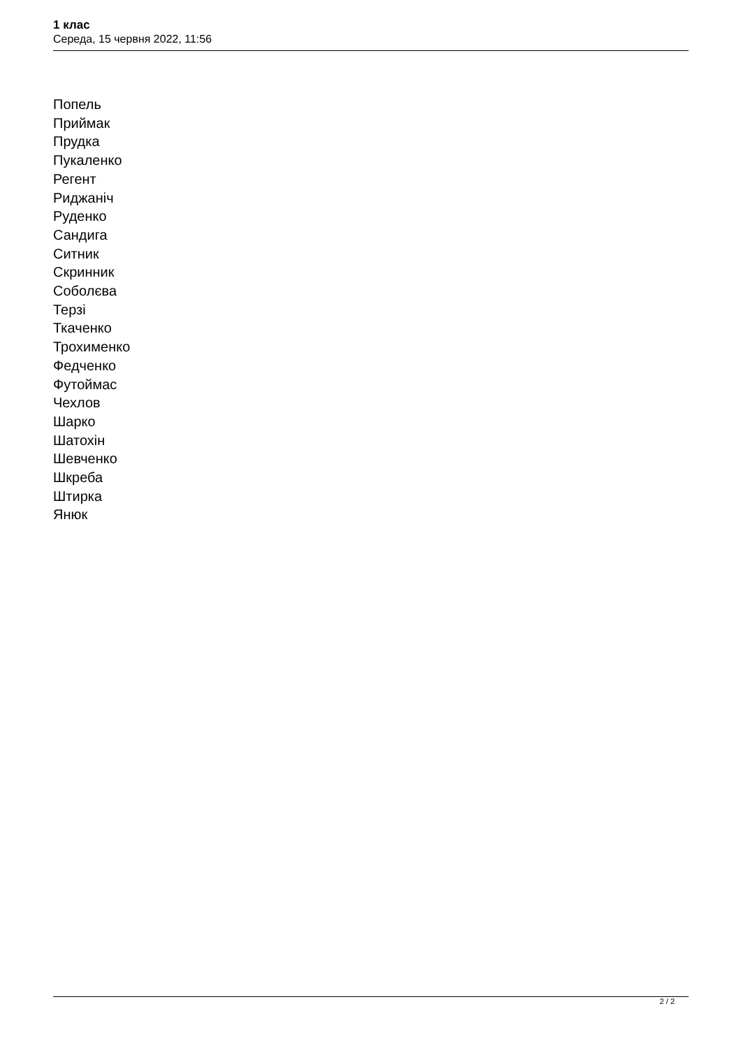1 клас
Середа, 15 червня 2022, 11:56
Попель
Приймак
Прудка
Пукаленко
Регент
Риджаніч
Руденко
Сандига
Ситник
Скринник
Соболєва
Терзі
Ткаченко
Трохименко
Федченко
Футоймас
Чехлов
Шарко
Шатохін
Шевченко
Шкреба
Штирка
Янюк
2 / 2